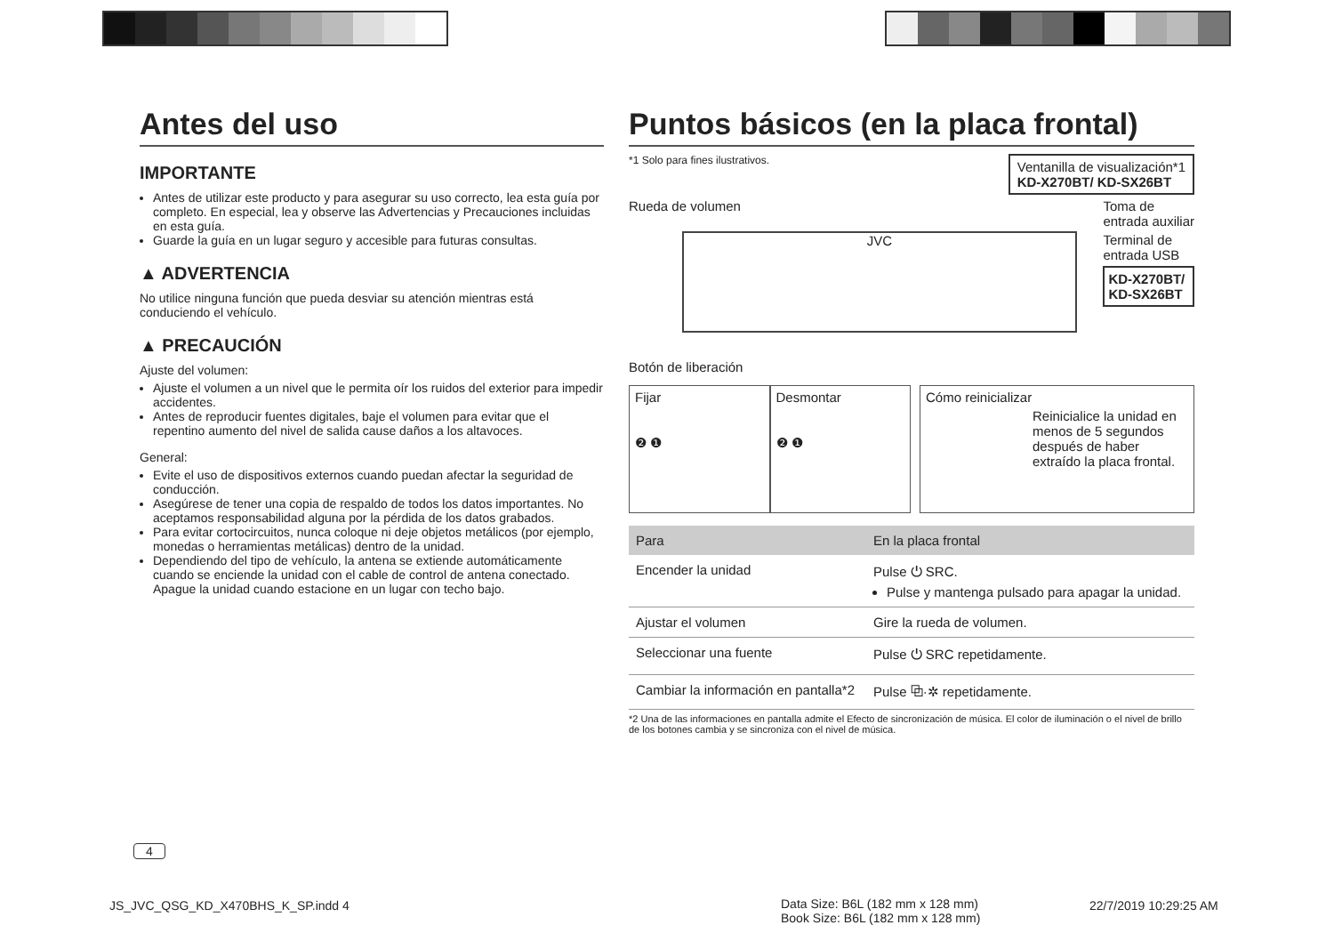Antes del uso
IMPORTANTE
Antes de utilizar este producto y para asegurar su uso correcto, lea esta guía por completo. En especial, lea y observe las Advertencias y Precauciones incluidas en esta guía.
Guarde la guía en un lugar seguro y accesible para futuras consultas.
▲ ADVERTENCIA
No utilice ninguna función que pueda desviar su atención mientras está conduciendo el vehículo.
▲ PRECAUCIÓN
Ajuste del volumen:
Ajuste el volumen a un nivel que le permita oír los ruidos del exterior para impedir accidentes.
Antes de reproducir fuentes digitales, baje el volumen para evitar que el repentino aumento del nivel de salida cause daños a los altavoces.
General:
Evite el uso de dispositivos externos cuando puedan afectar la seguridad de conducción.
Asegúrese de tener una copia de respaldo de todos los datos importantes. No aceptamos responsabilidad alguna por la pérdida de los datos grabados.
Para evitar cortocircuitos, nunca coloque ni deje objetos metálicos (por ejemplo, monedas o herramientas metálicas) dentro de la unidad.
Dependiendo del tipo de vehículo, la antena se extiende automáticamente cuando se enciende la unidad con el cable de control de antena conectado. Apague la unidad cuando estacione en un lugar con techo bajo.
Puntos básicos (en la placa frontal)
*1 Solo para fines ilustrativos. Ventanilla de visualización*1
KD-X270BT/ KD-SX26BT
Rueda de volumen
JVC
Botón de liberación
Toma de
entrada auxiliar
Terminal de
entrada USB
KD-X270BT/
KD-SX26BT
Fijar
❷ ❶
Desmontar
❷ ❶
Cómo reinicializar
Reinicialice la unidad en menos de 5 segundos después de haber extraído la placa frontal.
| Para | En la placa frontal |
| --- | --- |
| Encender la unidad | Pulse ⏻ SRC. Pulse y mantenga pulsado para apagar la unidad. |
| Ajustar el volumen | Gire la rueda de volumen. |
| Seleccionar una fuente | Pulse ⏻ SRC repetidamente. |
| Cambiar la información en pantalla*2 | Pulse ⧉·✲ repetidamente. |
*2 Una de las informaciones en pantalla admite el Efecto de sincronización de música. El color de iluminación o el nivel de brillo de los botones cambia y se sincroniza con el nivel de música.
4
JS_JVC_QSG_KD_X470BHS_K_SP.indd 4
Data Size: B6L (182 mm x 128 mm)
Book Size: B6L (182 mm x 128 mm)
22/7/2019 10:29:25 AM